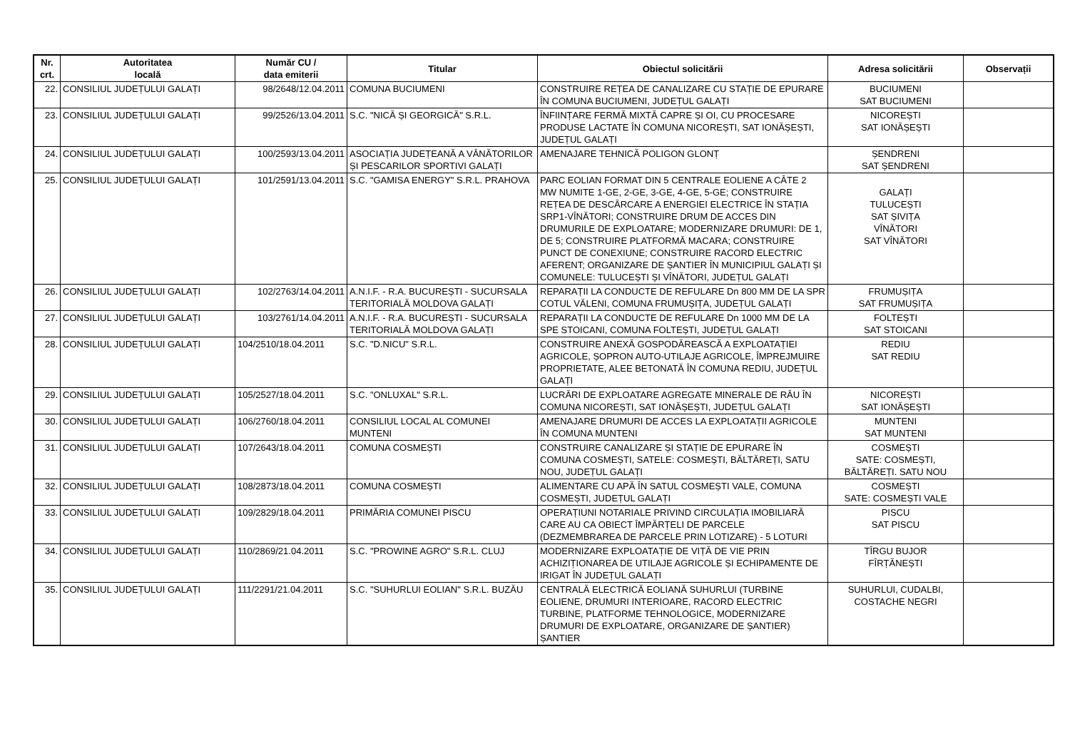| Nr. crt. | Autoritatea locală | Număr CU / data emiterii | Titular | Obiectul solicitării | Adresa solicitării | Observații |
| --- | --- | --- | --- | --- | --- | --- |
| 22. | CONSILIUL JUDEȚULUI GALAȚI | 98/2648/12.04.2011 | COMUNA BUCIUMENI | CONSTRUIRE REȚEA DE CANALIZARE CU STAȚIE DE EPURARE ÎN COMUNA BUCIUMENI, JUDEȚUL GALAȚI | BUCIUMENI SAT BUCIUMENI | |
| 23. | CONSILIUL JUDEȚULUI GALAȚI | 99/2526/13.04.2011 | S.C. "NICĂ ȘI GEORGICĂ" S.R.L. | ÎNFIINȚARE FERMĂ MIXTĂ CAPRE ȘI OI, CU PROCESARE PRODUSE LACTATE ÎN COMUNA NICOREȘTI, SAT IONĂȘEȘTI, JUDEȚUL GALAȚI | NICOREȘTI SAT IONĂȘEȘTI | |
| 24. | CONSILIUL JUDEȚULUI GALAȚI | 100/2593/13.04.2011 | ASOCIAȚIA JUDEȚEANĂ A VÂNĂTORILOR ȘI PESCARILOR SPORTIVI GALAȚI | AMENAJARE TEHNICĂ POLIGON GLONȚ | ȘENDRENI SAT ȘENDRENI | |
| 25. | CONSILIUL JUDEȚULUI GALAȚI | 101/2591/13.04.2011 | S.C. "GAMISA ENERGY" S.R.L. PRAHOVA | PARC EOLIAN FORMAT DIN 5 CENTRALE EOLIENE A CÂTE 2 MW NUMITE 1-GE, 2-GE, 3-GE, 4-GE, 5-GE; CONSTRUIRE REȚEA DE DESCĂRCARE A ENERGIEI ELECTRICE ÎN STAȚIA SRP1-VÎNĂTORI; CONSTRUIRE DRUM DE ACCES DIN DRUMURILE DE EXPLOATARE; MODERNIZARE DRUMURI: DE 1, DE 5; CONSTRUIRE PLATFORMĂ MACARA; CONSTRUIRE PUNCT DE CONEXIUNE; CONSTRUIRE RACORD ELECTRIC AFERENT; ORGANIZARE DE ȘANTIER ÎN MUNICIPIUL GALAȚI ȘI COMUNELE: TULUCEȘTI ȘI VÎNĂTORI, JUDEȚUL GALAȚI | GALAȚI TULUCEȘTI SAT ȘIVIȚA VÎNĂTORI SAT VÎNĂTORI | |
| 26. | CONSILIUL JUDEȚULUI GALAȚI | 102/2763/14.04.2011 | A.N.I.F. - R.A. BUCUREȘTI - SUCURSALA TERITORIALĂ MOLDOVA GALAȚI | REPARAȚII LA CONDUCTE DE REFULARE Dn 800 MM DE LA SPR COTUL VĂLENI, COMUNA FRUMUȘIȚA, JUDEȚUL GALAȚI | FRUMUȘIȚA SAT FRUMUȘIȚA | |
| 27. | CONSILIUL JUDEȚULUI GALAȚI | 103/2761/14.04.2011 | A.N.I.F. - R.A. BUCUREȘTI - SUCURSALA TERITORIALĂ MOLDOVA GALAȚI | REPARAȚII LA CONDUCTE DE REFULARE Dn 1000 MM DE LA SPE STOICANI, COMUNA FOLTEȘTI, JUDEȚUL GALAȚI | FOLTEȘTI SAT STOICANI | |
| 28. | CONSILIUL JUDEȚULUI GALAȚI | 104/2510/18.04.2011 | S.C. "D.NICU" S.R.L. | CONSTRUIRE ANEXĂ GOSPODĂREASCĂ A EXPLOATAȚIEI AGRICOLE, ȘOPRON AUTO-UTILAJE AGRICOLE, ÎMPREJMUIRE PROPRIETATE, ALEE BETONATĂ ÎN COMUNA REDIU, JUDEȚUL GALAȚI | REDIU SAT REDIU | |
| 29. | CONSILIUL JUDEȚULUI GALAȚI | 105/2527/18.04.2011 | S.C. "ONLUXAL" S.R.L. | LUCRĂRI DE EXPLOATARE AGREGATE MINERALE DE RÂU ÎN COMUNA NICOREȘTI, SAT IONĂȘEȘTI, JUDEȚUL GALAȚI | NICOREȘTI SAT IONĂȘEȘTI | |
| 30. | CONSILIUL JUDEȚULUI GALAȚI | 106/2760/18.04.2011 | CONSILIUL LOCAL AL COMUNEI MUNTENI | AMENAJARE DRUMURI DE ACCES LA EXPLOATAȚII AGRICOLE ÎN COMUNA MUNTENI | MUNTENI SAT MUNTENI | |
| 31. | CONSILIUL JUDEȚULUI GALAȚI | 107/2643/18.04.2011 | COMUNA COSMEȘTI | CONSTRUIRE CANALIZARE ȘI STAȚIE DE EPURARE ÎN COMUNA COSMEȘTI, SATELE: COSMEȘTI, BĂLTĂREȚI, SATU NOU, JUDEȚUL GALAȚI | COSMEȘTI SATE: COSMEȘTI, BĂLTĂREȚI. SATU NOU | |
| 32. | CONSILIUL JUDEȚULUI GALAȚI | 108/2873/18.04.2011 | COMUNA COSMEȘTI | ALIMENTARE CU APĂ ÎN SATUL COSMEȘTI VALE, COMUNA COSMEȘTI, JUDEȚUL GALAȚI | COSMEȘTI SATE: COSMEȘTI VALE | |
| 33. | CONSILIUL JUDEȚULUI GALAȚI | 109/2829/18.04.2011 | PRIMĂRIA COMUNEI PISCU | OPERAȚIUNI NOTARIALE PRIVIND CIRCULAȚIA IMOBILIARĂ CARE AU CA OBIECT ÎMPĂRȚELI DE PARCELE (DEZMEMBRAREA DE PARCELE PRIN LOTIZARE) - 5 LOTURI | PISCU SAT PISCU | |
| 34. | CONSILIUL JUDEȚULUI GALAȚI | 110/2869/21.04.2011 | S.C. "PROWINE AGRO" S.R.L. CLUJ | MODERNIZARE EXPLOATAȚIE DE VIȚĂ DE VIE PRIN ACHIZIȚIONAREA DE UTILAJE AGRICOLE ȘI ECHIPAMENTE DE IRIGAT ÎN JUDEȚUL GALAȚI | TÎRGU BUJOR FÎRȚĂNEȘTI | |
| 35. | CONSILIUL JUDEȚULUI GALAȚI | 111/2291/21.04.2011 | S.C. "SUHURLUI EOLIAN" S.R.L. BUZĂU | CENTRALĂ ELECTRICĂ EOLIANĂ SUHURLUI (TURBINE EOLIENE, DRUMURI INTERIOARE, RACORD ELECTRIC TURBINE, PLATFORME TEHNOLOGICE, MODERNIZARE DRUMURI DE EXPLOATARE, ORGANIZARE DE ȘANTIER) ȘANTIER | SUHURLUI, CUDALBI, COSTACHE NEGRI | |